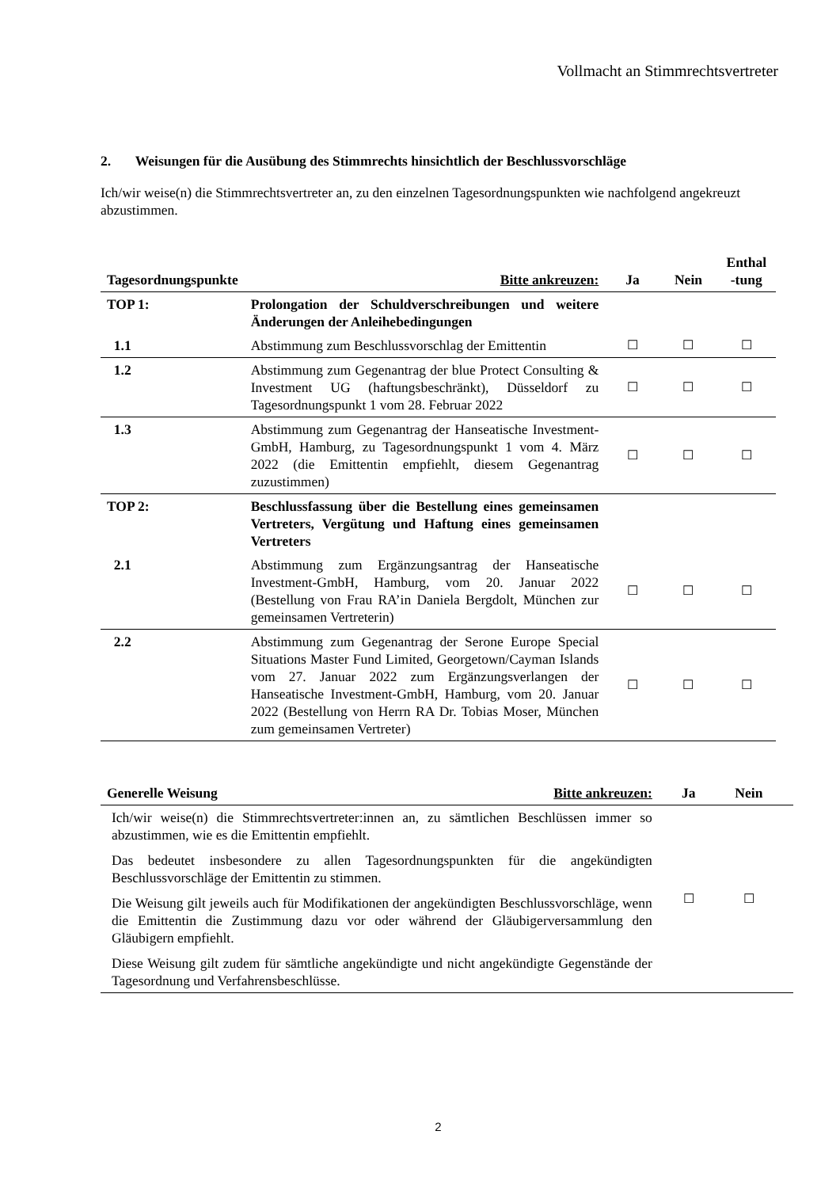Vollmacht an Stimmrechtsvertreter
2. Weisungen für die Ausübung des Stimmrechts hinsichtlich der Beschlussvorschläge
Ich/wir weise(n) die Stimmrechtsvertreter an, zu den einzelnen Tagesordnungspunkten wie nachfolgend angekreuzt abzustimmen.
| Tagesordnungspunkte | Bitte ankreuzen: | Ja | Nein | Enthal -tung |
| --- | --- | --- | --- | --- |
| TOP 1: | Prolongation der Schuldverschreibungen und weitere Änderungen der Anleihebedingungen | | | |
| 1.1 | Abstimmung zum Beschlussvorschlag der Emittentin | ☐ | ☐ | ☐ |
| 1.2 | Abstimmung zum Gegenantrag der blue Protect Consulting & Investment UG (haftungsbeschränkt), Düsseldorf zu Tagesordnungspunkt 1 vom 28. Februar 2022 | ☐ | ☐ | ☐ |
| 1.3 | Abstimmung zum Gegenantrag der Hanseatische Investment-GmbH, Hamburg, zu Tagesordnungspunkt 1 vom 4. März 2022 (die Emittentin empfiehlt, diesem Gegenantrag zuzustimmen) | ☐ | ☐ | ☐ |
| TOP 2: | Beschlussfassung über die Bestellung eines gemeinsamen Vertreters, Vergütung und Haftung eines gemeinsamen Vertreters | | | |
| 2.1 | Abstimmung zum Ergänzungsantrag der Hanseatische Investment-GmbH, Hamburg, vom 20. Januar 2022 (Bestellung von Frau RA’in Daniela Bergdolt, München zur gemeinsamen Vertreterin) | ☐ | ☐ | ☐ |
| 2.2 | Abstimmung zum Gegenantrag der Serone Europe Special Situations Master Fund Limited, Georgetown/Cayman Islands vom 27. Januar 2022 zum Ergänzungsverlangen der Hanseatische Investment-GmbH, Hamburg, vom 20. Januar 2022 (Bestellung von Herrn RA Dr. Tobias Moser, München zum gemeinsamen Vertreter) | ☐ | ☐ | ☐ |
| Generelle Weisung | Bitte ankreuzen: | Ja | Nein | |
| --- | --- | --- | --- | --- |
| Ich/wir weise(n) die Stimmrechtsvertreter:innen an, zu sämtlichen Beschlüssen immer so abzustimmen, wie es die Emittentin empfiehlt. Das bedeutet insbesondere zu allen Tagesordnungspunkten für die angekündigten Beschlussvorschläge der Emittentin zu stimmen. Die Weisung gilt jeweils auch für Modifikationen der angekündigten Beschlussvorschläge, wenn die Emittentin die Zustimmung dazu vor oder während der Gläubigerversammlung den Gläubigern empfiehlt. Diese Weisung gilt zudem für sämtliche angekündigte und nicht angekündigte Gegenstände der Tagesordnung und Verfahrensbeschlüsse. | | ☐ | ☐ | |
2